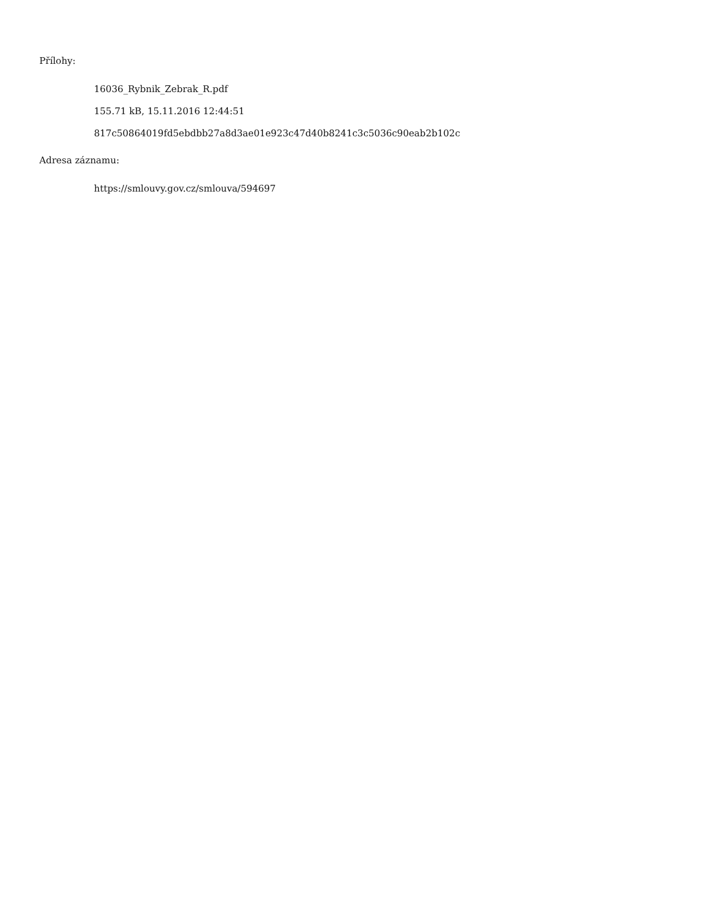Přílohy:
16036_Rybnik_Zebrak_R.pdf
155.71 kB, 15.11.2016 12:44:51
817c50864019fd5ebdbb27a8d3ae01e923c47d40b8241c3c5036c90eab2b102c
Adresa záznamu:
https://smlouvy.gov.cz/smlouva/594697